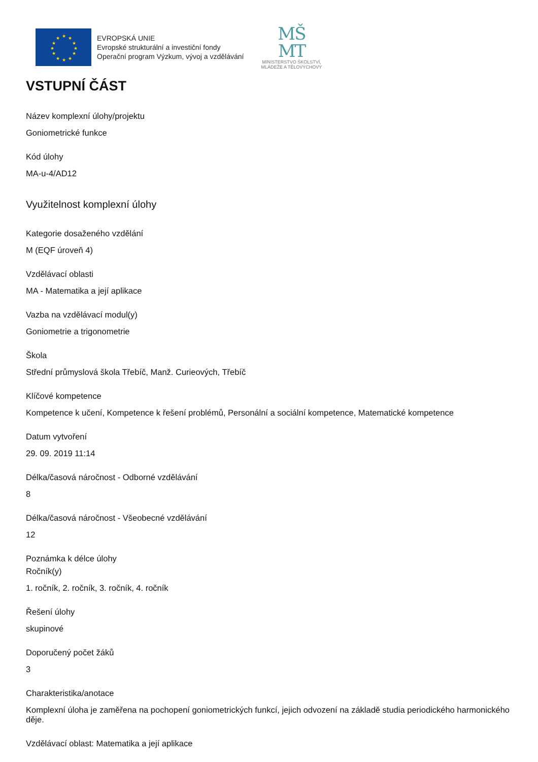★
★
★
★
★
★
★
★
★
★
★
★
EVROPSKÁ UNIE
Evropské strukturální a investiční fondy
Operační program Výzkum, vývoj a vzdělávání
MŠ
MT
MINISTERSTVO ŠKOLSTVÍ,
MLÁDEŽE A TĚLOVÝCHOVY
VSTUPNÍ ČÁST
Název komplexní úlohy/projektu
Goniometrické funkce
Kód úlohy
MA-u-4/AD12
Využitelnost komplexní úlohy
Kategorie dosaženého vzdělání
M (EQF úroveň 4)
Vzdělávací oblasti
MA - Matematika a její aplikace
Vazba na vzdělávací modul(y)
Goniometrie a trigonometrie
Škola
Střední průmyslová škola Třebíč, Manž. Curieových, Třebíč
Klíčové kompetence
Kompetence k učení, Kompetence k řešení problémů, Personální a sociální kompetence, Matematické kompetence
Datum vytvoření
29. 09. 2019 11:14
Délka/časová náročnost - Odborné vzdělávání
8
Délka/časová náročnost - Všeobecné vzdělávání
12
Poznámka k délce úlohy
Ročník(y)
1. ročník, 2. ročník, 3. ročník, 4. ročník
Řešení úlohy
skupinové
Doporučený počet žáků
3
Charakteristika/anotace
Komplexní úloha je zaměřena na pochopení goniometrických funkcí, jejich odvození na základě studia periodického harmonického děje.
Vzdělávací oblast: Matematika a její aplikace